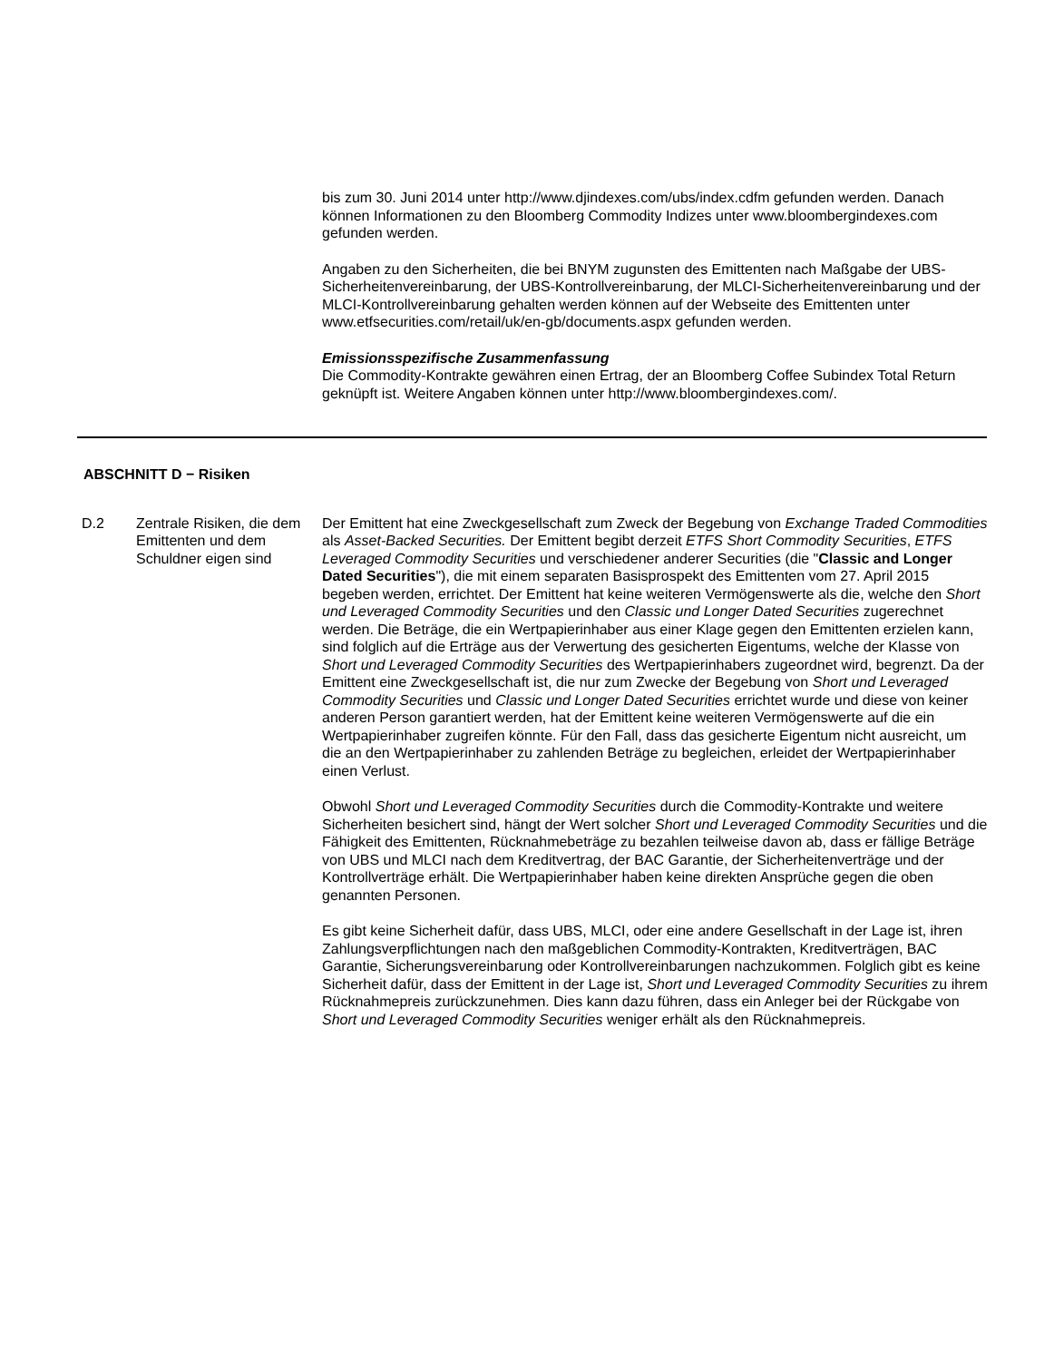bis zum 30. Juni 2014 unter http://www.djindexes.com/ubs/index.cdfm gefunden werden. Danach können Informationen zu den Bloomberg Commodity Indizes unter www.bloombergindexes.com gefunden werden.
Angaben zu den Sicherheiten, die bei BNYM zugunsten des Emittenten nach Maßgabe der UBS-Sicherheitenvereinbarung, der UBS-Kontrollvereinbarung, der MLCI-Sicherheitenvereinbarung und der MLCI-Kontrollvereinbarung gehalten werden können auf der Webseite des Emittenten unter www.etfsecurities.com/retail/uk/en-gb/documents.aspx gefunden werden.
Emissionsspezifische Zusammenfassung
Die Commodity-Kontrakte gewähren einen Ertrag, der an Bloomberg Coffee Subindex Total Return geknüpft ist. Weitere Angaben können unter http://www.bloombergindexes.com/.
ABSCHNITT D − Risiken
D.2 Zentrale Risiken, die dem Emittenten und dem Schuldner eigen sind
Der Emittent hat eine Zweckgesellschaft zum Zweck der Begebung von Exchange Traded Commodities als Asset-Backed Securities. Der Emittent begibt derzeit ETFS Short Commodity Securities, ETFS Leveraged Commodity Securities und verschiedener anderer Securities (die "Classic and Longer Dated Securities"), die mit einem separaten Basisprospekt des Emittenten vom 27. April 2015 begeben werden, errichtet. Der Emittent hat keine weiteren Vermögenswerte als die, welche den Short und Leveraged Commodity Securities und den Classic und Longer Dated Securities zugerechnet werden. Die Beträge, die ein Wertpapierinhaber aus einer Klage gegen den Emittenten erzielen kann, sind folglich auf die Erträge aus der Verwertung des gesicherten Eigentums, welche der Klasse von Short und Leveraged Commodity Securities des Wertpapierinhabers zugeordnet wird, begrenzt. Da der Emittent eine Zweckgesellschaft ist, die nur zum Zwecke der Begebung von Short und Leveraged Commodity Securities und Classic und Longer Dated Securities errichtet wurde und diese von keiner anderen Person garantiert werden, hat der Emittent keine weiteren Vermögenswerte auf die ein Wertpapierinhaber zugreifen könnte. Für den Fall, dass das gesicherte Eigentum nicht ausreicht, um die an den Wertpapierinhaber zu zahlenden Beträge zu begleichen, erleidet der Wertpapierinhaber einen Verlust.
Obwohl Short und Leveraged Commodity Securities durch die Commodity-Kontrakte und weitere Sicherheiten besichert sind, hängt der Wert solcher Short und Leveraged Commodity Securities und die Fähigkeit des Emittenten, Rücknahmebeträge zu bezahlen teilweise davon ab, dass er fällige Beträge von UBS und MLCI nach dem Kreditvertrag, der BAC Garantie, der Sicherheitenverträge und der Kontrollverträge erhält. Die Wertpapierinhaber haben keine direkten Ansprüche gegen die oben genannten Personen.
Es gibt keine Sicherheit dafür, dass UBS, MLCI, oder eine andere Gesellschaft in der Lage ist, ihren Zahlungsverpflichtungen nach den maßgeblichen Commodity-Kontrakten, Kreditverträgen, BAC Garantie, Sicherungsvereinbarung oder Kontrollvereinbarungen nachzukommen. Folglich gibt es keine Sicherheit dafür, dass der Emittent in der Lage ist, Short und Leveraged Commodity Securities zu ihrem Rücknahmepreis zurückzunehmen. Dies kann dazu führen, dass ein Anleger bei der Rückgabe von Short und Leveraged Commodity Securities weniger erhält als den Rücknahmepreis.